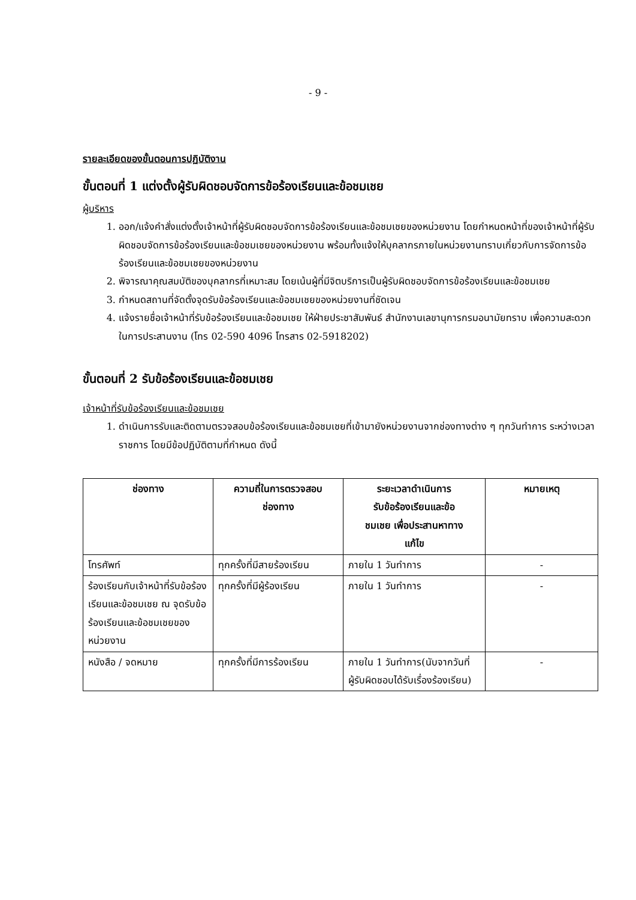- 9 -
รายละเอียดของขั้นตอนการปฏิบัติงาน
ขั้นตอนที่ 1 แต่งตั้งผู้รับผิดชอบจัดการข้อร้องเรียนและข้อชมเชย
ผู้บริหาร
1. ออก/แจ้งคำสั่งแต่งตั้งเจ้าหน้าที่ผู้รับผิดชอบจัดการข้อร้องเรียนและข้อชมเชยของหน่วยงาน โดยกำหนดหน้าที่ของเจ้าหน้าที่ผู้รับผิดชอบจัดการข้อร้องเรียนและข้อชมเชยของหน่วยงาน พร้อมทั้งแจ้งให้บุคลากรภายในหน่วยงานทราบเกี่ยวกับการจัดการข้อร้องเรียนและข้อชมเชยของหน่วยงาน
2. พิจารณาคุณสมบัติของบุคลากรที่เหมาะสม โดยเน้นผู้ที่มีจิตบริการเป็นผู้รับผิดชอบจัดการข้อร้องเรียนและข้อชมเชย
3. กำหนดสถานที่จัดตั้งจุดรับข้อร้องเรียนและข้อชมเชยของหน่วยงานที่ชัดเจน
4. แจ้งรายชื่อเจ้าหน้าที่รับข้อร้องเรียนและข้อชมเชย ให้ฝ่ายประชาสัมพันธ์ สำนักงานเลขานุการกรมอนามัยทราบ เพื่อความสะดวกในการประสานงาน (โทร 02-590 4096 โทรสาร 02-5918202)
ขั้นตอนที่ 2 รับข้อร้องเรียนและข้อชมเชย
เจ้าหน้าที่รับข้อร้องเรียนและข้อชมเชย
1. ดำเนินการรับและติดตามตรวจสอบข้อร้องเรียนและข้อชมเชยที่เข้ามายังหน่วยงานจากช่องทางต่าง ๆ ทุกวันทำการ ระหว่างเวลาราชการ โดยมีข้อปฏิบัติตามที่กำหนด ดังนี้
| ช่องทาง | ความถี่ในการตรวจสอบ ช่องทาง | ระยะเวลาดำเนินการ รับข้อร้องเรียนและข้อ ชมเชย เพื่อประสานหาทาง แก้ไข | หมายเหตุ |
| --- | --- | --- | --- |
| โทรศัพท์ | ทุกครั้งที่มีสายร้องเรียน | ภายใน 1 วันทำการ | - |
| ร้องเรียนกับเจ้าหน้าที่รับข้อร้องเรียนและข้อชมเชย ณ จุดรับข้อร้องเรียนและข้อชมเชยของหน่วยงาน | ทุกครั้งที่มีผู้ร้องเรียน | ภายใน 1 วันทำการ | - |
| หนังสือ / จดหมาย | ทุกครั้งที่มีการร้องเรียน | ภายใน 1 วันทำการ(นับจากวันที่ผู้รับผิดชอบได้รับเรื่องร้องเรียน) | - |